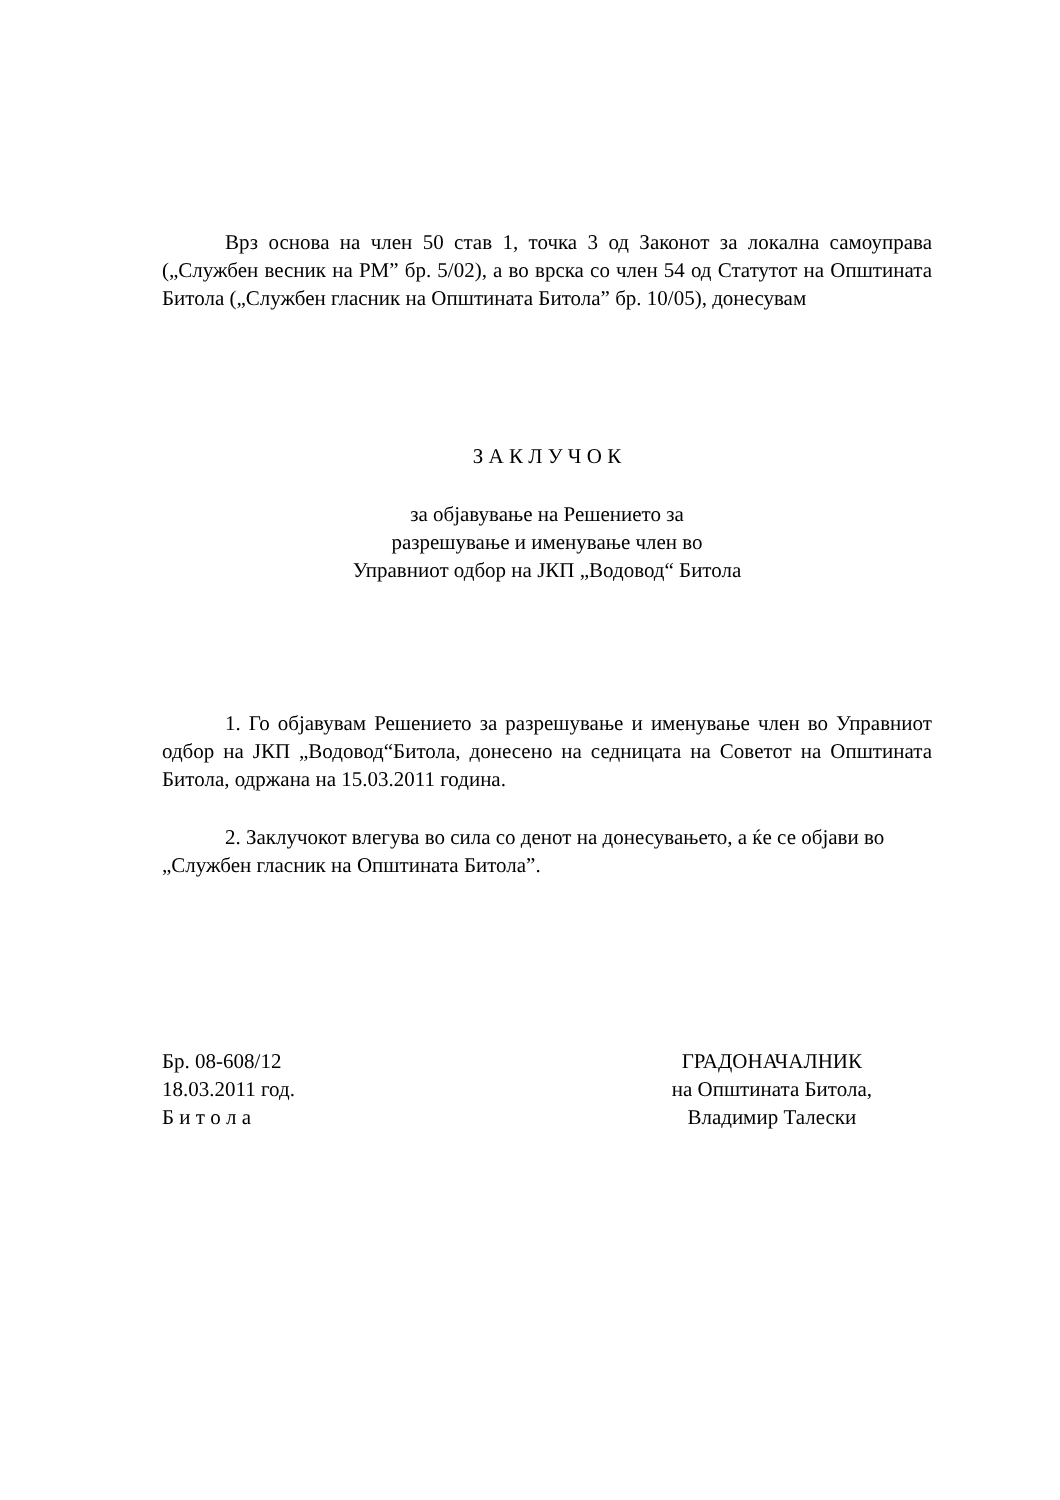Врз основа на член 50 став 1, точка 3 од Законот за локална самоуправа („Службен весник на РМ” бр. 5/02), а во врска со член 54 од Статутот на Општината Битола („Службен гласник на Општината Битола” бр. 10/05), донесувам
З А К Л У Ч О К
за објавување на Решението за
разрешување и именување член во
Управниот одбор на ЈКП „Водовод“ Битола
1. Го објавувам Решението за разрешување и именување член во Управниот одбор на ЈКП „Водовод“Битола, донесено на седницата на Советот на Општината Битола, одржана на 15.03.2011 година.
2. Заклучокот влегува во сила со денот на донесувањето, а ќе се објави во „Службен гласник на Општината Битола”.
Бр. 08-608/12
18.03.2011 год.
Б и т о л а
ГРАДОНАЧАЛНИК
на Општината Битола,
Владимир Талески